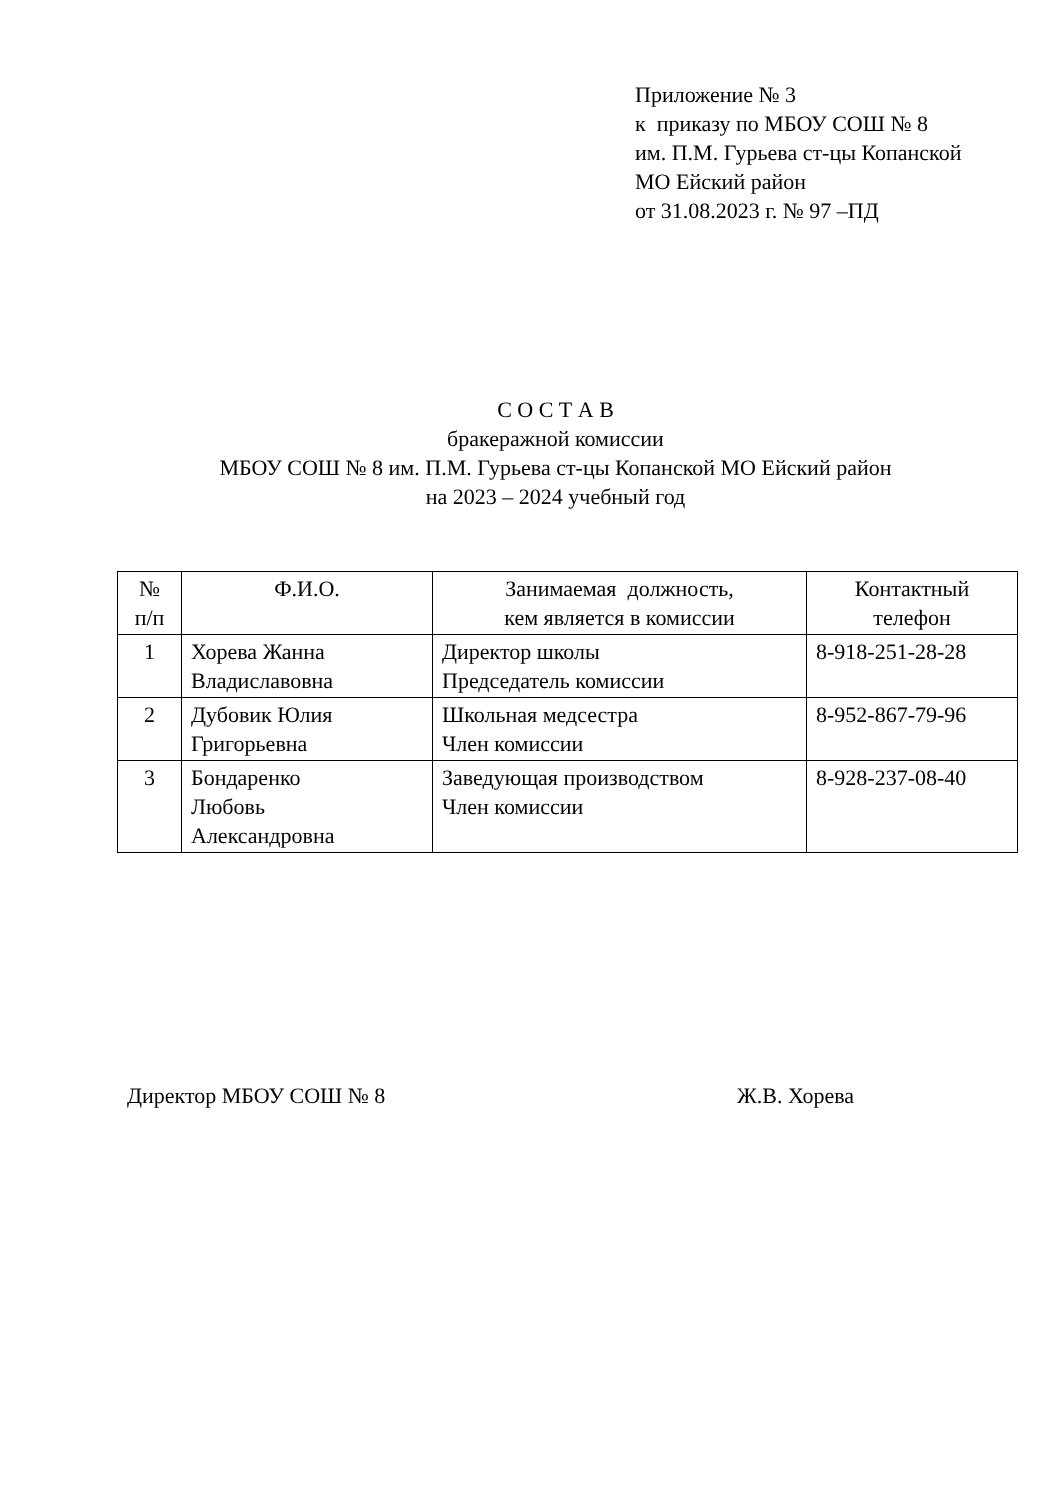Приложение № 3
к приказу по МБОУ СОШ № 8
им. П.М. Гурьева ст-цы Копанской
МО Ейский район
от 31.08.2023 г. № 97 –ПД
С О С Т А В
бракеражной комиссии
МБОУ СОШ № 8 им. П.М. Гурьева ст-цы Копанской МО Ейский район
на 2023 – 2024 учебный год
| № п/п | Ф.И.О. | Занимаемая должность, кем является в комиссии | Контактный телефон |
| --- | --- | --- | --- |
| 1 | Хорева Жанна Владиславовна | Директор школы Председатель комиссии | 8-918-251-28-28 |
| 2 | Дубовик Юлия Григорьевна | Школьная медсестра Член комиссии | 8-952-867-79-96 |
| 3 | Бондаренко Любовь Александровна | Заведующая производством Член комиссии | 8-928-237-08-40 |
Директор МБОУ СОШ № 8 Ж.В. Хорева